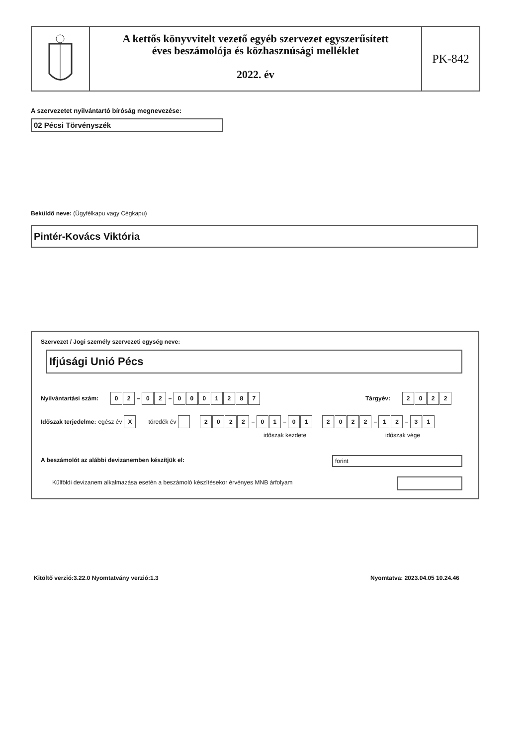A kettős könyvvitelt vezető egyéb szervezet egyszerűsített
éves beszámolója és közhasznúsági melléklet
2022. év
PK-842
A szervezetet nyilvántartó bíróság megnevezése:
02 Pécsi Törvényszék
Beküldő neve: (Ügyfélkapu vagy Cégkapu)
Pintér-Kovács Viktória
Szervezet / Jogi személy szervezeti egység neve:
Ifjúsági Unió Pécs
Nyilvántartási szám: 0 2 – 0 2 – 0001287
Tárgyév: 2022
Időszak terjedelme: egész év X töredék év 2022 – 0 1 – 0 1 2022 – 1 2 – 3 1
időszak kezdete időszak vége
A beszámolót az alábbi devizanemben készítjük el:
forint
Külföldi devizanem alkalmazása esetén a beszámoló készítésekor érvényes MNB árfolyam
Kitöltő verzió:3.22.0 Nyomtatvány verzió:1.3
Nyomtatva: 2023.04.05 10.24.46